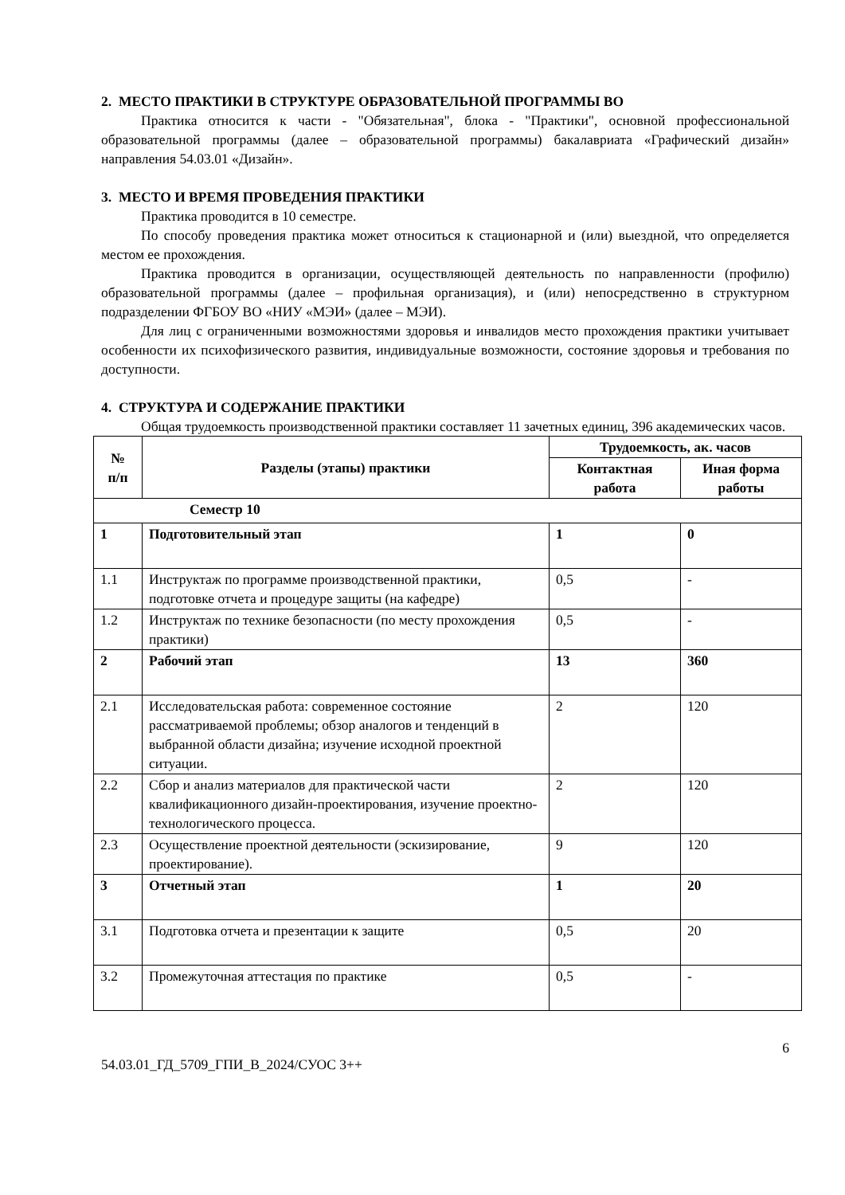2. МЕСТО ПРАКТИКИ В СТРУКТУРЕ ОБРАЗОВАТЕЛЬНОЙ ПРОГРАММЫ ВО
Практика относится к части - "Обязательная", блока - "Практики", основной профессиональной образовательной программы (далее – образовательной программы) бакалавриата «Графический дизайн» направления 54.03.01 «Дизайн».
3. МЕСТО И ВРЕМЯ ПРОВЕДЕНИЯ ПРАКТИКИ
Практика проводится в 10 семестре.
По способу проведения практика может относиться к стационарной и (или) выездной, что определяется местом ее прохождения.
Практика проводится в организации, осуществляющей деятельность по направленности (профилю) образовательной программы (далее – профильная организация), и (или) непосредственно в структурном подразделении ФГБОУ ВО «НИУ «МЭИ» (далее – МЭИ).
Для лиц с ограниченными возможностями здоровья и инвалидов место прохождения практики учитывает особенности их психофизического развития, индивидуальные возможности, состояние здоровья и требования по доступности.
4. СТРУКТУРА И СОДЕРЖАНИЕ ПРАКТИКИ
Общая трудоемкость производственной практики составляет 11 зачетных единиц, 396 академических часов.
| № п/п | Разделы (этапы) практики | Трудоемкость, ак. часов | |
| --- | --- | --- | --- |
| | | Контактная работа | Иная форма работы |
| Семестр 10 | | | |
| 1 | Подготовительный этап | 1 | 0 |
| 1.1 | Инструктаж по программе производственной практики, подготовке отчета и процедуре защиты (на кафедре) | 0,5 | - |
| 1.2 | Инструктаж по технике безопасности (по месту прохождения практики) | 0,5 | - |
| 2 | Рабочий этап | 13 | 360 |
| 2.1 | Исследовательская работа: современное состояние рассматриваемой проблемы; обзор аналогов и тенденций в выбранной области дизайна; изучение исходной проектной ситуации. | 2 | 120 |
| 2.2 | Сбор и анализ материалов для практической части квалификационного дизайн-проектирования, изучение проектно-технологического процесса. | 2 | 120 |
| 2.3 | Осуществление проектной деятельности (эскизирование, проектирование). | 9 | 120 |
| 3 | Отчетный этап | 1 | 20 |
| 3.1 | Подготовка отчета и презентации к защите | 0,5 | 20 |
| 3.2 | Промежуточная аттестация по практике | 0,5 | - |
6
54.03.01_ГД_5709_ГПИ_В_2024/СУОС 3++